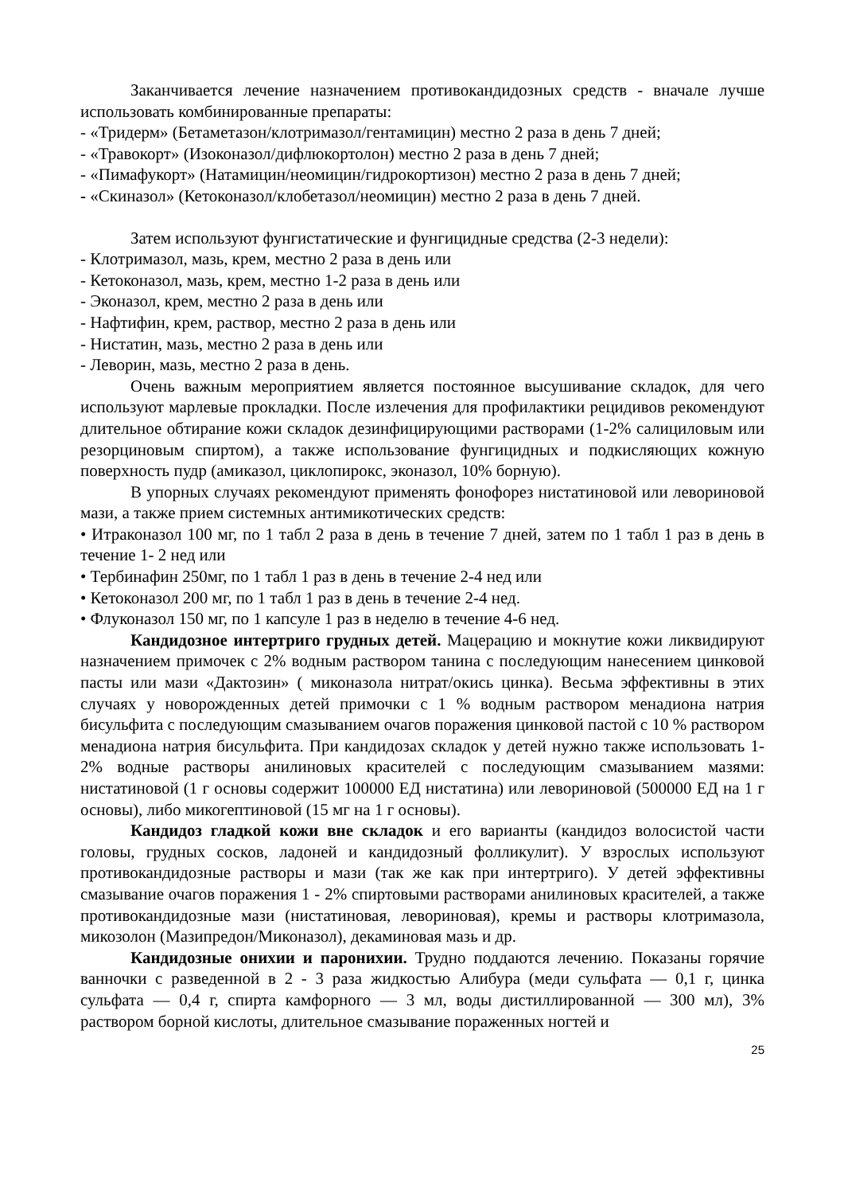Заканчивается лечение назначением противокандидозных средств - вначале лучше использовать комбинированные препараты:
- «Тридерм» (Бетаметазон/клотримазол/гентамицин) местно 2 раза в день 7 дней;
- «Травокорт» (Изоконазол/дифлюкортолон) местно 2 раза в день 7 дней;
- «Пимафукорт» (Натамицин/неомицин/гидрокортизон) местно 2 раза в день 7 дней;
- «Скиназол» (Кетоконазол/клобетазол/неомицин) местно 2 раза в день 7 дней.
Затем используют фунгистатические и фунгицидные средства (2-3 недели):
- Клотримазол, мазь, крем, местно 2 раза в день или
- Кетоконазол, мазь, крем, местно 1-2 раза в день или
- Эконазол, крем, местно 2 раза в день или
- Нафтифин, крем, раствор, местно 2 раза в день или
- Нистатин, мазь, местно 2 раза в день или
- Леворин, мазь, местно 2 раза в день.
Очень важным мероприятием является постоянное высушивание складок, для чего используют марлевые прокладки. После излечения для профилактики рецидивов рекомендуют длительное обтирание кожи складок дезинфицирующими растворами (1-2% салициловым или резорциновым спиртом), а также использование фунгицидных и подкисляющих кожную поверхность пудр (амиказол, циклопирокс, эконазол, 10% борную).
В упорных случаях рекомендуют применять фонофорез нистатиновой или левориновой мази, а также прием системных антимикотических средств:
• Итраконазол 100 мг, по 1 табл 2 раза в день в течение 7 дней, затем по 1 табл 1 раз в день в течение 1- 2 нед или
• Тербинафин 250мг, по 1 табл 1 раз в день в течение 2-4 нед или
• Кетоконазол 200 мг, по 1 табл 1 раз в день в течение 2-4 нед.
• Флуконазол 150 мг, по 1 капсуле 1 раз в неделю в течение 4-6 нед.
Кандидозное интертриго грудных детей. Мацерацию и мокнутие кожи ликвидируют назначением примочек с 2% водным раствором танина с последующим нанесением цинковой пасты или мази «Дактозин» ( миконазола нитрат/окись цинка). Весьма эффективны в этих случаях у новорожденных детей примочки с 1 % водным раствором менадиона натрия бисульфита с последующим смазыванием очагов поражения цинковой пастой с 10 % раствором менадиона натрия бисульфита. При кандидозах складок у детей нужно также использовать 1-2% водные растворы анилиновых красителей с последующим смазыванием мазями: нистатиновой (1 г основы содержит 100000 ЕД нистатина) или левориновой (500000 ЕД на 1 г основы), либо микогептиновой (15 мг на 1 г основы).
Кандидоз гладкой кожи вне складок и его варианты (кандидоз волосистой части головы, грудных сосков, ладоней и кандидозный фолликулит). У взрослых используют противокандидозные растворы и мази (так же как при интертриго). У детей эффективны смазывание очагов поражения 1 - 2% спиртовыми растворами анилиновых красителей, а также противокандидозные мази (нистатиновая, левориновая), кремы и растворы клотримазола, микозолон (Мазипредон/Миконазол), декаминовая мазь и др.
Кандидозные онихии и паронихии. Трудно поддаются лечению. Показаны горячие ванночки с разведенной в 2 - 3 раза жидкостью Алибура (меди сульфата — 0,1 г, цинка сульфата — 0,4 г, спирта камфорного — 3 мл, воды дистиллированной — 300 мл), 3% раствором борной кислоты, длительное смазывание пораженных ногтей и
25